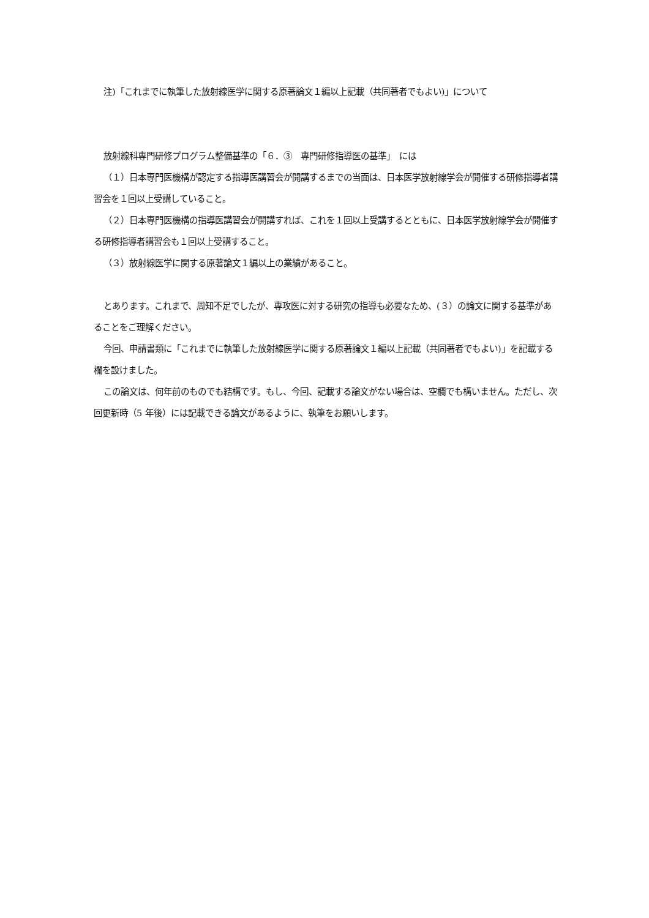注)「これまでに執筆した放射線医学に関する原著論文１編以上記載（共同著者でもよい)」について
放射線科専門研修プログラム整備基準の「６．③　専門研修指導医の基準」　には
（１）日本専門医機構が認定する指導医講習会が開講するまでの当面は、日本医学放射線学会が開催する研修指導者講習会を１回以上受講していること。
（２）日本専門医機構の指導医講習会が開講すれば、これを１回以上受講するとともに、日本医学放射線学会が開催する研修指導者講習会も１回以上受講すること。
（３）放射線医学に関する原著論文１編以上の業績があること。
とあります。これまで、周知不足でしたが、専攻医に対する研究の指導も必要なため、(３）の論文に関する基準があることをご理解ください。
今回、申請書類に「これまでに執筆した放射線医学に関する原著論文１編以上記載（共同著者でもよい)」を記載する欄を設けました。
この論文は、何年前のものでも結構です。もし、今回、記載する論文がない場合は、空欄でも構いません。ただし、次回更新時（5 年後）には記載できる論文があるように、執筆をお願いします。